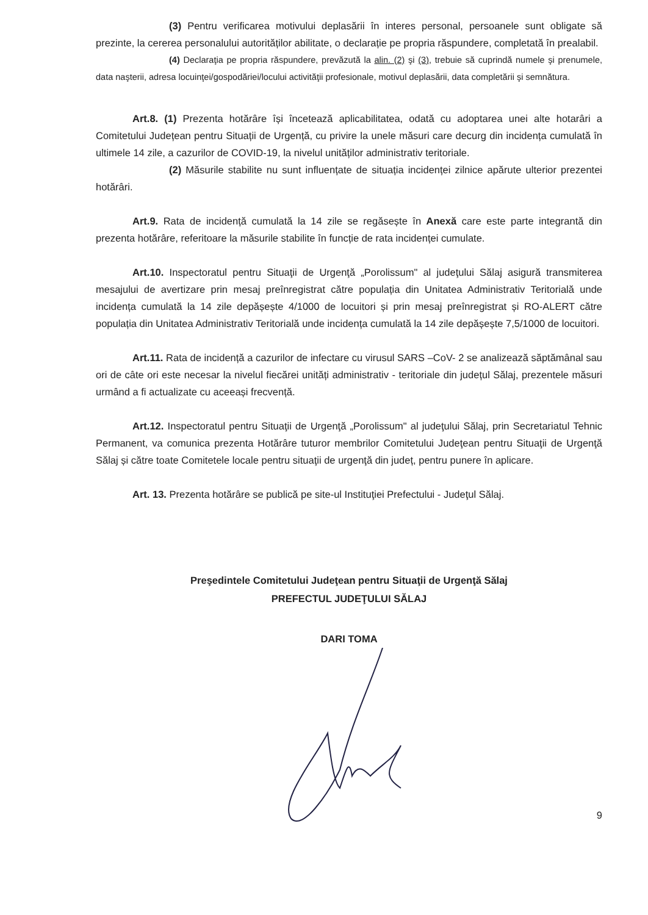(3) Pentru verificarea motivului deplasării în interes personal, persoanele sunt obligate să prezinte, la cererea personalului autorităților abilitate, o declarație pe propria răspundere, completată în prealabil.
(4) Declaraţia pe propria răspundere, prevăzută la alin. (2) şi (3), trebuie să cuprindă numele şi prenumele, data naşterii, adresa locuinţei/gospodăriei/locului activităţii profesionale, motivul deplasării, data completării şi semnătura.
Art.8. (1) Prezenta hotărâre își încetează aplicabilitatea, odată cu adoptarea unei alte hotarâri a Comitetului Județean pentru Situații de Urgență, cu privire la unele măsuri care decurg din incidența cumulată în ultimele 14 zile, a cazurilor de COVID-19, la nivelul unităților administrativ teritoriale.
(2) Măsurile stabilite nu sunt influențate de situația incidenței zilnice apărute ulterior prezentei hotărâri.
Art.9. Rata de incidență cumulată la 14 zile se regăsește în Anexă care este parte integrantă din prezenta hotărâre, referitoare la măsurile stabilite în funcție de rata incidenței cumulate.
Art.10. Inspectoratul pentru Situaţii de Urgenţă „Porolissum" al judeţului Sălaj asigură transmiterea mesajului de avertizare prin mesaj preînregistrat către populația din Unitatea Administrativ Teritorială unde incidența cumulată la 14 zile depășește 4/1000 de locuitori și prin mesaj preînregistrat și RO-ALERT către populația din Unitatea Administrativ Teritorială unde incidența cumulată la 14 zile depășește 7,5/1000 de locuitori.
Art.11. Rata de incidență a cazurilor de infectare cu virusul SARS –CoV- 2 se analizează săptămânal sau ori de câte ori este necesar la nivelul fiecărei unități administrativ - teritoriale din județul Sălaj, prezentele măsuri urmând a fi actualizate cu aceeași frecvență.
Art.12. Inspectoratul pentru Situaţii de Urgenţă „Porolissum" al judeţului Sălaj, prin Secretariatul Tehnic Permanent, va comunica prezenta Hotărâre tuturor membrilor Comitetului Judeţean pentru Situaţii de Urgenţă Sălaj și către toate Comitetele locale pentru situaţii de urgenţă din județ, pentru punere în aplicare.
Art. 13. Prezenta hotărâre se publică pe site-ul Instituţiei Prefectului - Judeţul Sălaj.
Preşedintele Comitetului Judeţean pentru Situaţii de Urgenţă Sălaj
PREFECTUL JUDEŢULUI SĂLAJ
DARI TOMA
9